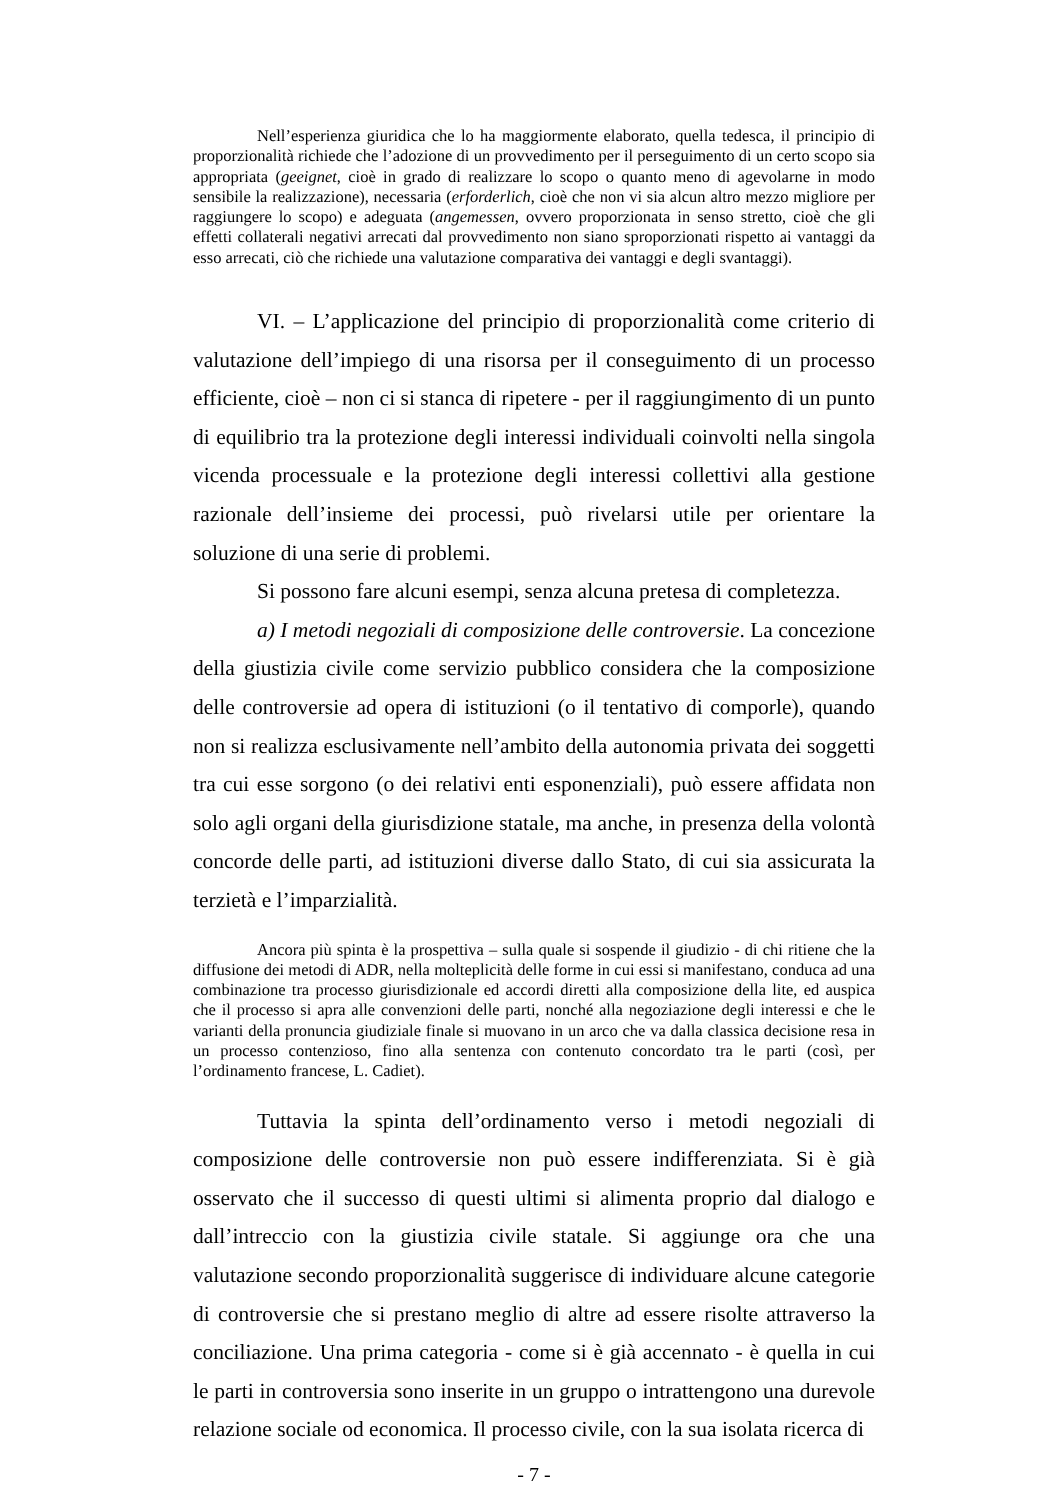Nell’esperienza giuridica che lo ha maggiormente elaborato, quella tedesca, il principio di proporzionalità richiede che l’adozione di un provvedimento per il perseguimento di un certo scopo sia appropriata (geeignet, cioè in grado di realizzare lo scopo o quanto meno di agevolarne in modo sensibile la realizzazione), necessaria (erforderlich, cioè che non vi sia alcun altro mezzo migliore per raggiungere lo scopo) e adeguata (angemessen, ovvero proporzionata in senso stretto, cioè che gli effetti collaterali negativi arrecati dal provvedimento non siano sproporzionati rispetto ai vantaggi da esso arrecati, ciò che richiede una valutazione comparativa dei vantaggi e degli svantaggi).
VI. – L’applicazione del principio di proporzionalità come criterio di valutazione dell’impiego di una risorsa per il conseguimento di un processo efficiente, cioè – non ci si stanca di ripetere - per il raggiungimento di un punto di equilibrio tra la protezione degli interessi individuali coinvolti nella singola vicenda processuale e la protezione degli interessi collettivi alla gestione razionale dell’insieme dei processi, può rivelarsi utile per orientare la soluzione di una serie di problemi.
Si possono fare alcuni esempi, senza alcuna pretesa di completezza.
a) I metodi negoziali di composizione delle controversie. La concezione della giustizia civile come servizio pubblico considera che la composizione delle controversie ad opera di istituzioni (o il tentativo di comporle), quando non si realizza esclusivamente nell’ambito della autonomia privata dei soggetti tra cui esse sorgono (o dei relativi enti esponenziali), può essere affidata non solo agli organi della giurisdizione statale, ma anche, in presenza della volontà concorde delle parti, ad istituzioni diverse dallo Stato, di cui sia assicurata la terzietà e l’imparzialità.
Ancora più spinta è la prospettiva – sulla quale si sospende il giudizio - di chi ritiene che la diffusione dei metodi di ADR, nella molteplicità delle forme in cui essi si manifestano, conduca ad una combinazione tra processo giurisdizionale ed accordi diretti alla composizione della lite, ed auspica che il processo si apra alle convenzioni delle parti, nonché alla negoziazione degli interessi e che le varianti della pronuncia giudiziale finale si muovano in un arco che va dalla classica decisione resa in un processo contenzioso, fino alla sentenza con contenuto concordato tra le parti (così, per l’ordinamento francese, L. Cadiet).
Tuttavia la spinta dell’ordinamento verso i metodi negoziali di composizione delle controversie non può essere indifferenziata. Si è già osservato che il successo di questi ultimi si alimenta proprio dal dialogo e dall’intreccio con la giustizia civile statale. Si aggiunge ora che una valutazione secondo proporzionalità suggerisce di individuare alcune categorie di controversie che si prestano meglio di altre ad essere risolte attraverso la conciliazione. Una prima categoria - come si è già accennato - è quella in cui le parti in controversia sono inserite in un gruppo o intrattengono una durevole relazione sociale od economica. Il processo civile, con la sua isolata ricerca di
- 7 -